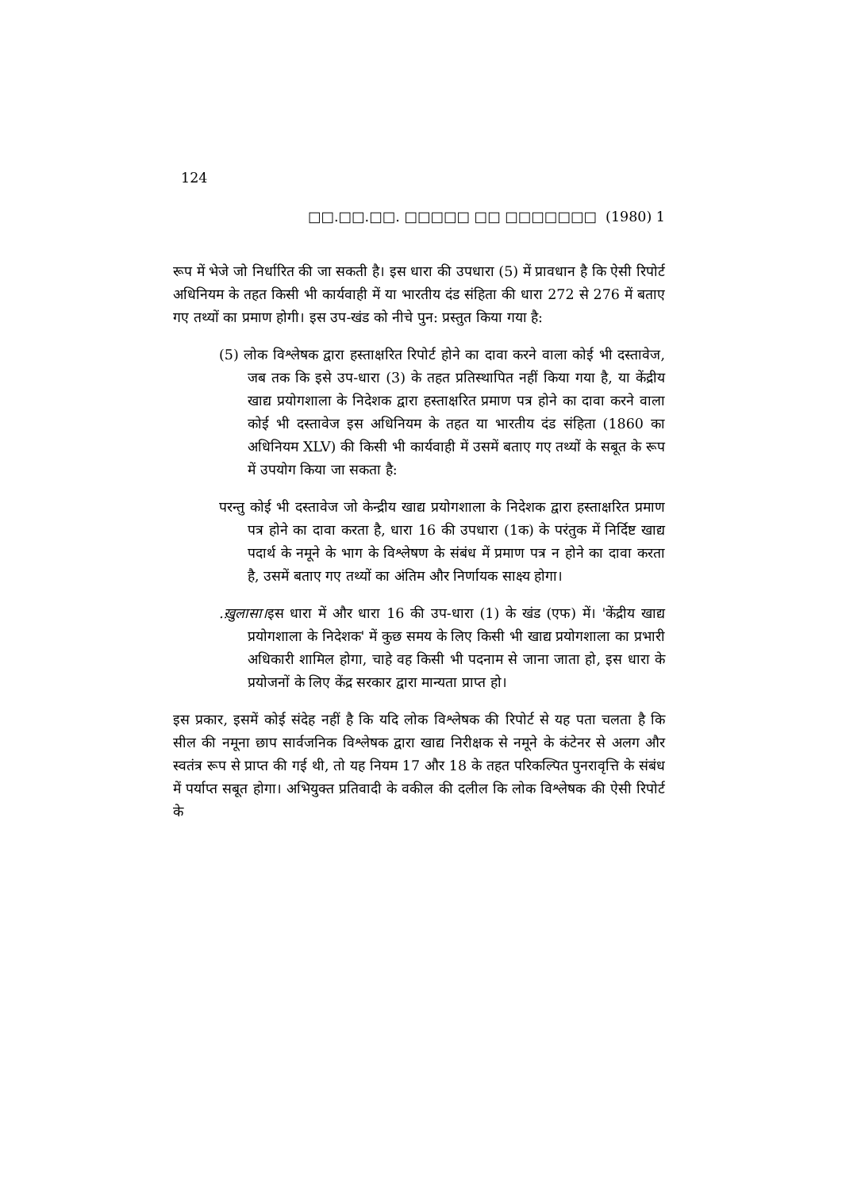124
□□.□□.□□. □□□□□ □□ □□□□□□□ (1980) 1
रूप में भेजे जो निर्धारित की जा सकती है। इस धारा की उपधारा (5) में प्रावधान है कि ऐसी रिपोर्ट अधिनियम के तहत किसी भी कार्यवाही में या भारतीय दंड संहिता की धारा 272 से 276 में बताए गए तथ्यों का प्रमाण होगी। इस उप-खंड को नीचे पुन: प्रस्तुत किया गया है:
(5) लोक विश्लेषक द्वारा हस्ताक्षरित रिपोर्ट होने का दावा करने वाला कोई भी दस्तावेज, जब तक कि इसे उप-धारा (3) के तहत प्रतिस्थापित नहीं किया गया है, या केंद्रीय खाद्य प्रयोगशाला के निदेशक द्वारा हस्ताक्षरित प्रमाण पत्र होने का दावा करने वाला कोई भी दस्तावेज इस अधिनियम के तहत या भारतीय दंड संहिता (1860 का अधिनियम XLV) की किसी भी कार्यवाही में उसमें बताए गए तथ्यों के सबूत के रूप में उपयोग किया जा सकता है:
परन्तु कोई भी दस्तावेज जो केन्द्रीय खाद्य प्रयोगशाला के निदेशक द्वारा हस्ताक्षरित प्रमाण पत्र होने का दावा करता है, धारा 16 की उपधारा (1क) के परंतुक में निर्दिष्ट खाद्य पदार्थ के नमूने के भाग के विश्लेषण के संबंध में प्रमाण पत्र न होने का दावा करता है, उसमें बताए गए तथ्यों का अंतिम और निर्णायक साक्ष्य होगा।
.ख़ुलासा।इस धारा में और धारा 16 की उप-धारा (1) के खंड (एफ) में। 'केंद्रीय खाद्य प्रयोगशाला के निदेशक' में कुछ समय के लिए किसी भी खाद्य प्रयोगशाला का प्रभारी अधिकारी शामिल होगा, चाहे वह किसी भी पदनाम से जाना जाता हो, इस धारा के प्रयोजनों के लिए केंद्र सरकार द्वारा मान्यता प्राप्त हो।
इस प्रकार, इसमें कोई संदेह नहीं है कि यदि लोक विश्लेषक की रिपोर्ट से यह पता चलता है कि सील की नमूना छाप सार्वजनिक विश्लेषक द्वारा खाद्य निरीक्षक से नमूने के कंटेनर से अलग और स्वतंत्र रूप से प्राप्त की गई थी, तो यह नियम 17 और 18 के तहत परिकल्पित पुनरावृत्ति के संबंध में पर्याप्त सबूत होगा। अभियुक्त प्रतिवादी के वकील की दलील कि लोक विश्लेषक की ऐसी रिपोर्ट के